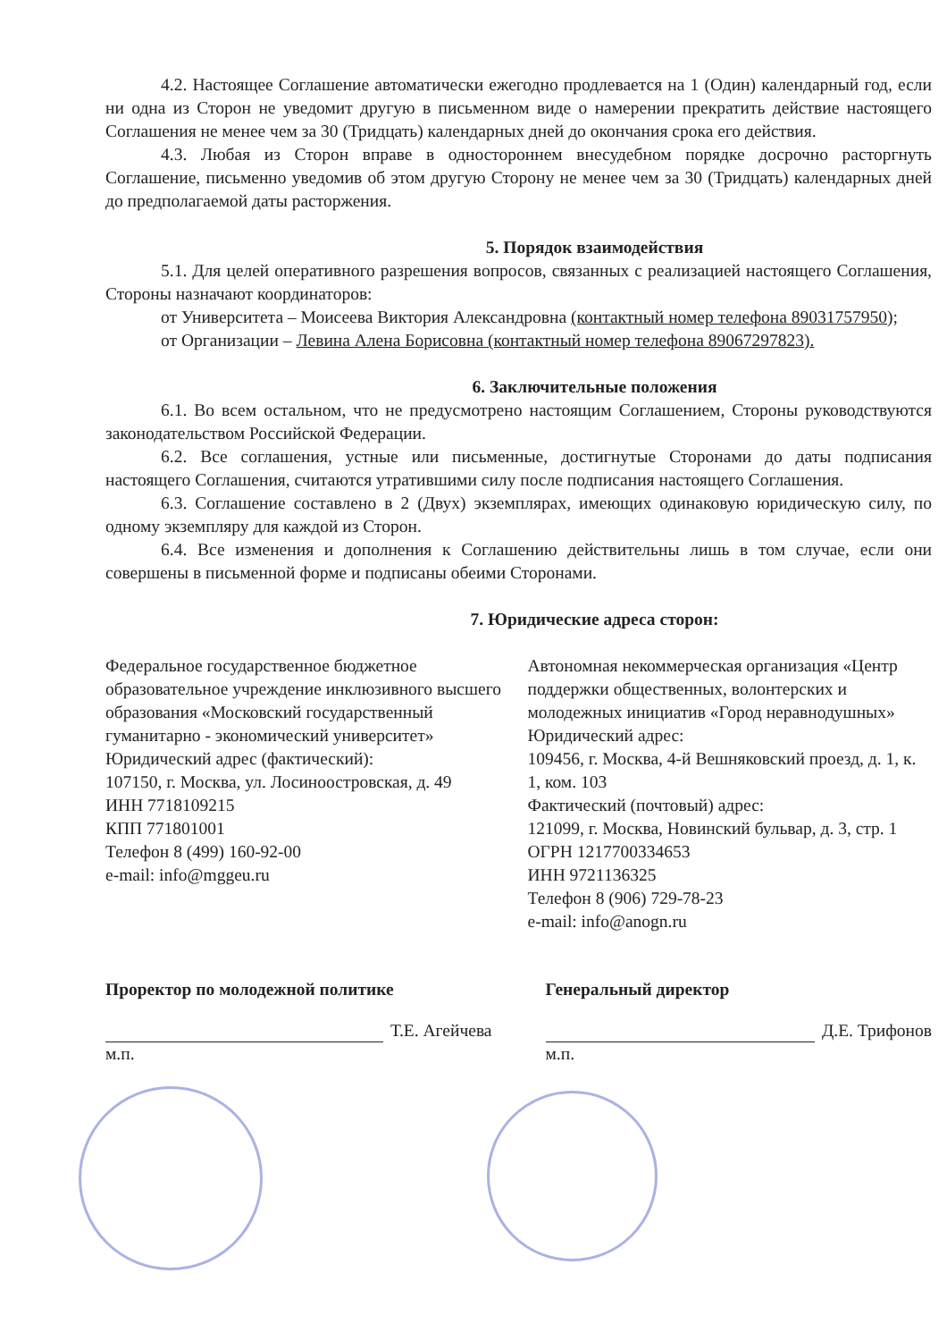4.2. Настоящее Соглашение автоматически ежегодно продлевается на 1 (Один) календарный год, если ни одна из Сторон не уведомит другую в письменном виде о намерении прекратить действие настоящего Соглашения не менее чем за 30 (Тридцать) календарных дней до окончания срока его действия.
4.3. Любая из Сторон вправе в одностороннем внесудебном порядке досрочно расторгнуть Соглашение, письменно уведомив об этом другую Сторону не менее чем за 30 (Тридцать) календарных дней до предполагаемой даты расторжения.
5. Порядок взаимодействия
5.1. Для целей оперативного разрешения вопросов, связанных с реализацией настоящего Соглашения, Стороны назначают координаторов:
от Университета – Моисеева Виктория Александровна (контактный номер телефона 89031757950);
от Организации – Левина Алена Борисовна (контактный номер телефона 89067297823).
6. Заключительные положения
6.1. Во всем остальном, что не предусмотрено настоящим Соглашением, Стороны руководствуются законодательством Российской Федерации.
6.2. Все соглашения, устные или письменные, достигнутые Сторонами до даты подписания настоящего Соглашения, считаются утратившими силу после подписания настоящего Соглашения.
6.3. Соглашение составлено в 2 (Двух) экземплярах, имеющих одинаковую юридическую силу, по одному экземпляру для каждой из Сторон.
6.4. Все изменения и дополнения к Соглашению действительны лишь в том случае, если они совершены в письменной форме и подписаны обеими Сторонами.
7. Юридические адреса сторон:
Федеральное государственное бюджетное образовательное учреждение инклюзивного высшего образования «Московский государственный гуманитарно - экономический университет»
Юридический адрес (фактический):
107150, г. Москва, ул. Лосиноостровская, д. 49
ИНН 7718109215
КПП 771801001
Телефон 8 (499) 160-92-00
e-mail: info@mggeu.ru
Автономная некоммерческая организация «Центр поддержки общественных, волонтерских и молодежных инициатив «Город неравнодушных»
Юридический адрес:
109456, г. Москва, 4-й Вешняковский проезд, д. 1, к. 1, ком. 103
Фактический (почтовый) адрес:
121099, г. Москва, Новинский бульвар, д. 3, стр. 1
ОГРН 1217700334653
ИНН 9721136325
Телефон 8 (906) 729-78-23
e-mail: info@anogn.ru
Проректор по молодежной политике
Т.Е. Агейчева
м.п.
Генеральный директор
Д.Е. Трифонов
м.п.